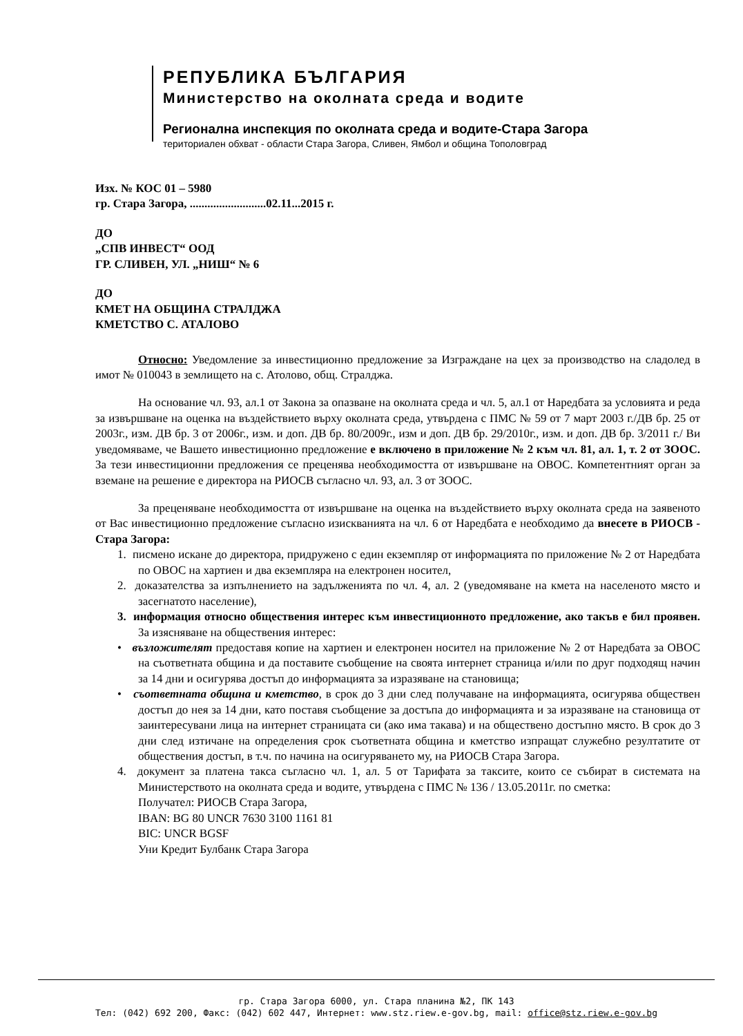РЕПУБЛИКА БЪЛГАРИЯ
Министерство на околната среда и водите
Регионална инспекция по околната среда и водите-Стара Загора
териториален обхват - области Стара Загора, Сливен, Ямбол и община Тополовград
Изх. № КОС 01 – 5980
гр. Стара Загора, ..........................02.11...2015 г.
ДО
„СПВ ИНВЕСТ“ ООД
ГР. СЛИВЕН, УЛ. „НИШ“ № 6
ДО
КМЕТ НА ОБЩИНА СТРАЛДЖА
КМЕТСТВО С. АТАЛОВО
Относно: Уведомление за инвестиционно предложение за Изграждане на цех за производство на сладолед в имот № 010043 в землището на с. Атолово, общ. Стралджа.
На основание чл. 93, ал.1 от Закона за опазване на околната среда и чл. 5, ал.1 от Наредбата за условията и реда за извършване на оценка на въздействието върху околната среда, утвърдена с ПМС № 59 от 7 март 2003 г./ДВ бр. 25 от 2003г., изм. ДВ бр. 3 от 2006г., изм. и доп. ДВ бр. 80/2009г., изм и доп. ДВ бр. 29/2010г., изм. и доп. ДВ бр. 3/2011 г./ Ви уведомяваме, че Вашето инвестиционно предложение е включено в приложение № 2 към чл. 81, ал. 1, т. 2 от ЗООС. За тези инвестиционни предложения се преценява необходимостта от извършване на ОВОС. Компетентният орган за вземане на решение е директора на РИОСВ съгласно чл. 93, ал. 3 от ЗООС.
За преценяване необходимостта от извършване на оценка на въздействието върху околната среда на заявеното от Вас инвестиционно предложение съгласно изискванията на чл. 6 от Наредбата е необходимо да внесете в РИОСВ - Стара Загора:
1. писмено искане до директора, придружено с един екземпляр от информацията по приложение № 2 от Наредбата по ОВОС на хартиен и два екземпляра на електронен носител,
2. доказателства за изпълнението на задълженията по чл. 4, ал. 2 (уведомяване на кмета на населеното място и засегнатото население),
3. информация относно обществения интерес към инвестиционното предложение, ако такъв е бил проявен. За изясняване на обществения интерес:
• възложителят предоставя копие на хартиен и електронен носител на приложение № 2 от Наредбата за ОВОС на съответната община и да поставите съобщение на своята интернет страница и/или по друг подходящ начин за 14 дни и осигурява достъп до информацията за изразяване на становища;
• съответната община и кметство, в срок до 3 дни след получаване на информацията, осигурява обществен достъп до нея за 14 дни, като поставя съобщение за достъпа до информацията и за изразяване на становища от заинтересувани лица на интернет страницата си (ако има такава) и на обществено достъпно място. В срок до 3 дни след изтичане на определения срок съответната община и кметство изпращат служебно резултатите от обществения достъп, в т.ч. по начина на осигуряването му, на РИОСВ Стара Загора.
4. документ за платена такса съгласно чл. 1, ал. 5 от Тарифата за таксите, които се събират в системата на Министерството на околната среда и водите, утвърдена с ПМС № 136 / 13.05.2011г. по сметка:
Получател: РИОСВ Стара Загора,
IBAN: BG 80 UNCR 7630 3100 1161 81
BIC: UNCR BGSF
Уни Кредит Булбанк Стара Загора
гр. Стара Загора 6000, ул. Стара планина №2, ПК 143
Тел: (042) 692 200, Факс: (042) 602 447, Интернет: www.stz.riew.e-gov.bg, mail: office@stz.riew.e-gov.bg